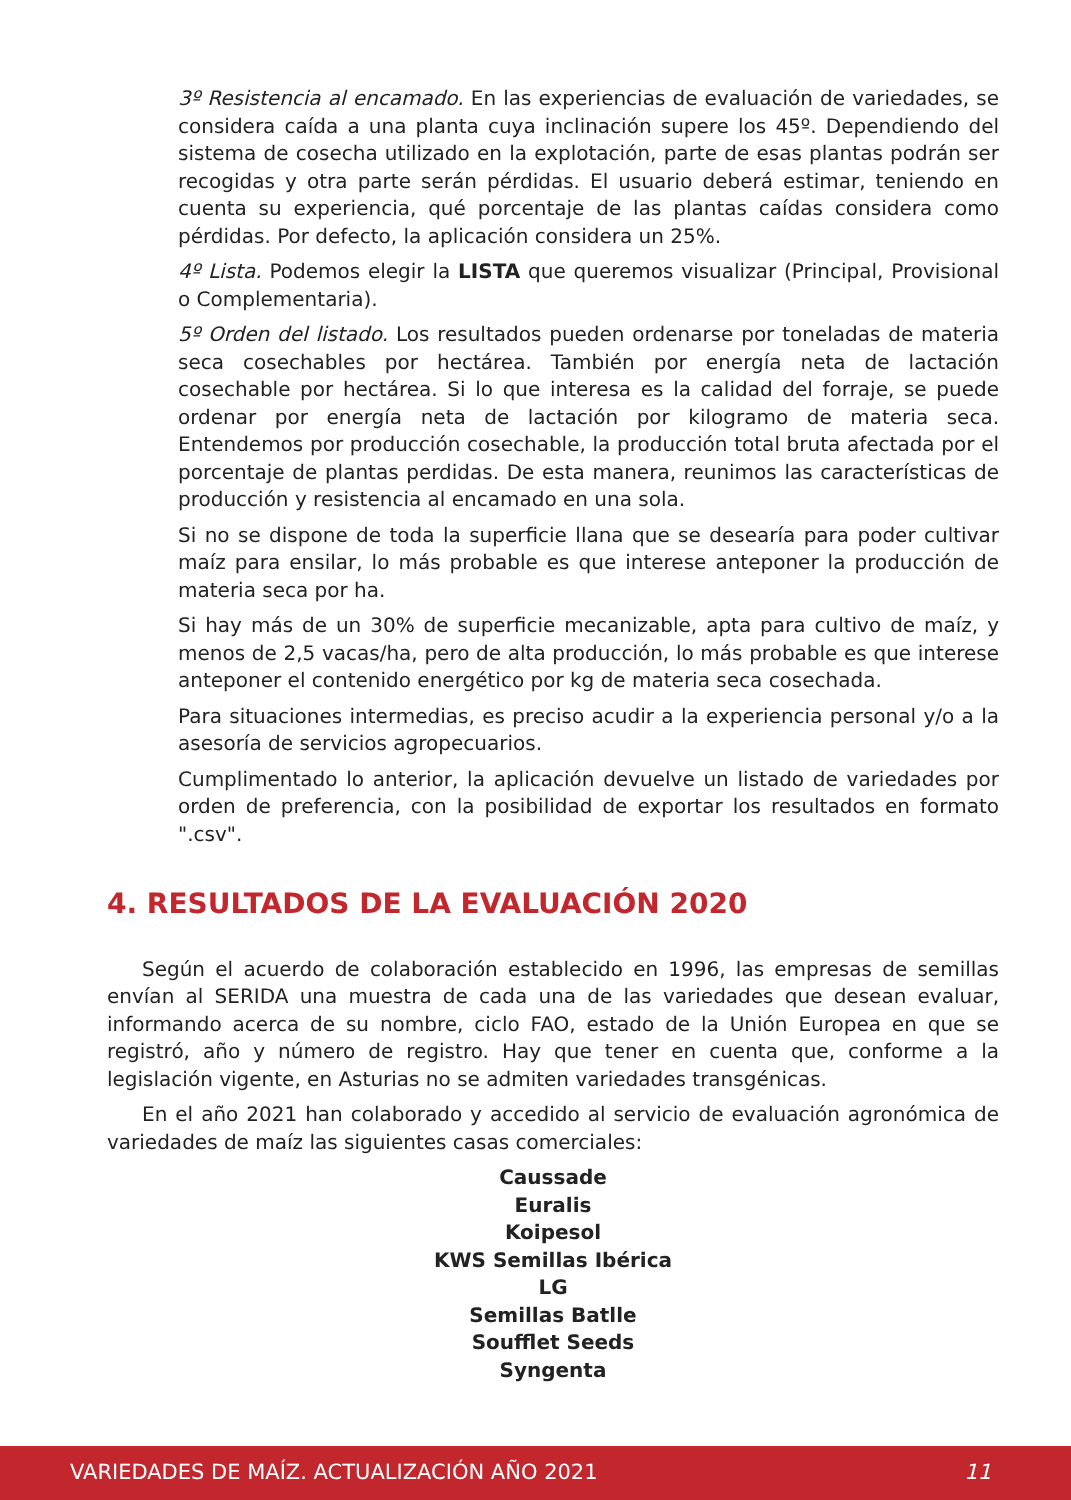3º Resistencia al encamado. En las experiencias de evaluación de variedades, se considera caída a una planta cuya inclinación supere los 45º. Dependiendo del sistema de cosecha utilizado en la explotación, parte de esas plantas podrán ser recogidas y otra parte serán pérdidas. El usuario deberá estimar, teniendo en cuenta su experiencia, qué porcentaje de las plantas caídas considera como pérdidas. Por defecto, la aplicación considera un 25%.
4º Lista. Podemos elegir la LISTA que queremos visualizar (Principal, Provisional o Complementaria).
5º Orden del listado. Los resultados pueden ordenarse por toneladas de materia seca cosechables por hectárea. También por energía neta de lactación cosechable por hectárea. Si lo que interesa es la calidad del forraje, se puede ordenar por energía neta de lactación por kilogramo de materia seca. Entendemos por producción cosechable, la producción total bruta afectada por el porcentaje de plantas perdidas. De esta manera, reunimos las características de producción y resistencia al encamado en una sola.
Si no se dispone de toda la superficie llana que se desearía para poder cultivar maíz para ensilar, lo más probable es que interese anteponer la producción de materia seca por ha.
Si hay más de un 30% de superficie mecanizable, apta para cultivo de maíz, y menos de 2,5 vacas/ha, pero de alta producción, lo más probable es que interese anteponer el contenido energético por kg de materia seca cosechada.
Para situaciones intermedias, es preciso acudir a la experiencia personal y/o a la asesoría de servicios agropecuarios.
Cumplimentado lo anterior, la aplicación devuelve un listado de variedades por orden de preferencia, con la posibilidad de exportar los resultados en formato ".csv".
4. RESULTADOS DE LA EVALUACIÓN 2020
Según el acuerdo de colaboración establecido en 1996, las empresas de semillas envían al SERIDA una muestra de cada una de las variedades que desean evaluar, informando acerca de su nombre, ciclo FAO, estado de la Unión Europea en que se registró, año y número de registro. Hay que tener en cuenta que, conforme a la legislación vigente, en Asturias no se admiten variedades transgénicas.
En el año 2021 han colaborado y accedido al servicio de evaluación agronómica de variedades de maíz las siguientes casas comerciales:
Caussade
Euralis
Koipesol
KWS Semillas Ibérica
LG
Semillas Batlle
Soufflet Seeds
Syngenta
VARIEDADES DE MAÍZ. ACTUALIZACIÓN AÑO 2021 11